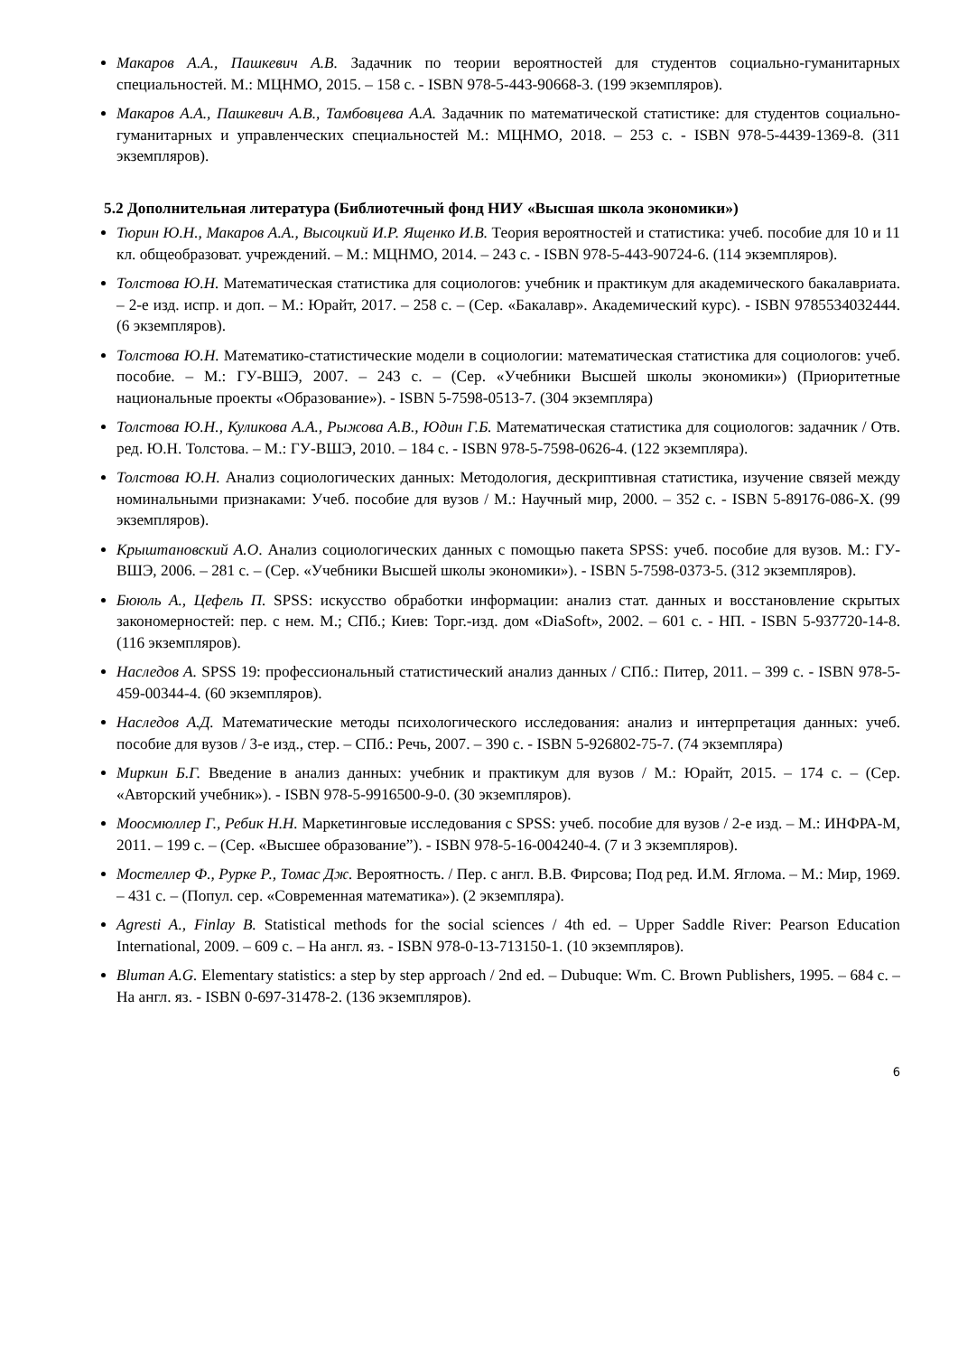Макаров А.А., Пашкевич А.В. Задачник по теории вероятностей для студентов социально-гуманитарных специальностей. М.: МЦНМО, 2015. – 158 с. - ISBN 978-5-443-90668-3. (199 экземпляров).
Макаров А.А., Пашкевич А.В., Тамбовцева А.А. Задачник по математической статистике: для студентов социально-гуманитарных и управленческих специальностей М.: МЦНМО, 2018. – 253 с. - ISBN 978-5-4439-1369-8. (311 экземпляров).
5.2 Дополнительная литература (Библиотечный фонд НИУ «Высшая школа экономики»)
Тюрин Ю.Н., Макаров А.А., Высоцкий И.Р. Ященко И.В. Теория вероятностей и статистика: учеб. пособие для 10 и 11 кл. общеобразоват. учреждений. – М.: МЦНМО, 2014. – 243 с. - ISBN 978-5-443-90724-6. (114 экземпляров).
Толстова Ю.Н. Математическая статистика для социологов: учебник и практикум для академического бакалавриата. – 2-е изд. испр. и доп. – М.: Юрайт, 2017. – 258 с. – (Сер. «Бакалавр». Академический курс). - ISBN 9785534032444. (6 экземпляров).
Толстова Ю.Н. Математико-статистические модели в социологии: математическая статистика для социологов: учеб. пособие. – М.: ГУ-ВШЭ, 2007. – 243 с. – (Сер. «Учебники Высшей школы экономики») (Приоритетные национальные проекты «Образование»). - ISBN 5-7598-0513-7. (304 экземпляра)
Толстова Ю.Н., Куликова А.А., Рыжова А.В., Юдин Г.Б. Математическая статистика для социологов: задачник / Отв. ред. Ю.Н. Толстова. – М.: ГУ-ВШЭ, 2010. – 184 с. - ISBN 978-5-7598-0626-4. (122 экземпляра).
Толстова Ю.Н. Анализ социологических данных: Методология, дескриптивная статистика, изучение связей между номинальными признаками: Учеб. пособие для вузов / М.: Научный мир, 2000. – 352 с. - ISBN 5-89176-086-X. (99 экземпляров).
Крыштановский А.О. Анализ социологических данных с помощью пакета SPSS: учеб. пособие для вузов. М.: ГУ-ВШЭ, 2006. – 281 с. – (Сер. «Учебники Высшей школы экономики»). - ISBN 5-7598-0373-5. (312 экземпляров).
Бююль А., Цефель П. SPSS: искусство обработки информации: анализ стат. данных и восстановление скрытых закономерностей: пер. с нем. М.; СПб.; Киев: Торг.-изд. дом «DiaSoft», 2002. – 601 с. - НП. - ISBN 5-937720-14-8. (116 экземпляров).
Наследов А. SPSS 19: профессиональный статистический анализ данных / СПб.: Питер, 2011. – 399 с. - ISBN 978-5-459-00344-4. (60 экземпляров).
Наследов А.Д. Математические методы психологического исследования: анализ и интерпретация данных: учеб. пособие для вузов / 3-е изд., стер. – СПб.: Речь, 2007. – 390 с. - ISBN 5-926802-75-7. (74 экземпляра)
Миркин Б.Г. Введение в анализ данных: учебник и практикум для вузов / М.: Юрайт, 2015. – 174 с. – (Сер. «Авторский учебник»). - ISBN 978-5-9916500-9-0. (30 экземпляров).
Моосмюллер Г., Ребик Н.Н. Маркетинговые исследования с SPSS: учеб. пособие для вузов / 2-е изд. – М.: ИНФРА-М, 2011. – 199 с. – (Сер. «Высшее образование”). - ISBN 978-5-16-004240-4. (7 и 3 экземпляров).
Мостеллер Ф., Рурке Р., Томас Дж. Вероятность. / Пер. с англ. В.В. Фирсова; Под ред. И.М. Яглома. – М.: Мир, 1969. – 431 с. – (Попул. сер. «Современная математика»). (2 экземпляра).
Agresti A., Finlay B. Statistical methods for the social sciences / 4th ed. – Upper Saddle River: Pearson Education International, 2009. – 609 c. – На англ. яз. - ISBN 978-0-13-713150-1. (10 экземпляров).
Bluman A.G. Elementary statistics: a step by step approach / 2nd ed. – Dubuque: Wm. C. Brown Publishers, 1995. – 684 c. – На англ. яз. - ISBN 0-697-31478-2. (136 экземпляров).
6